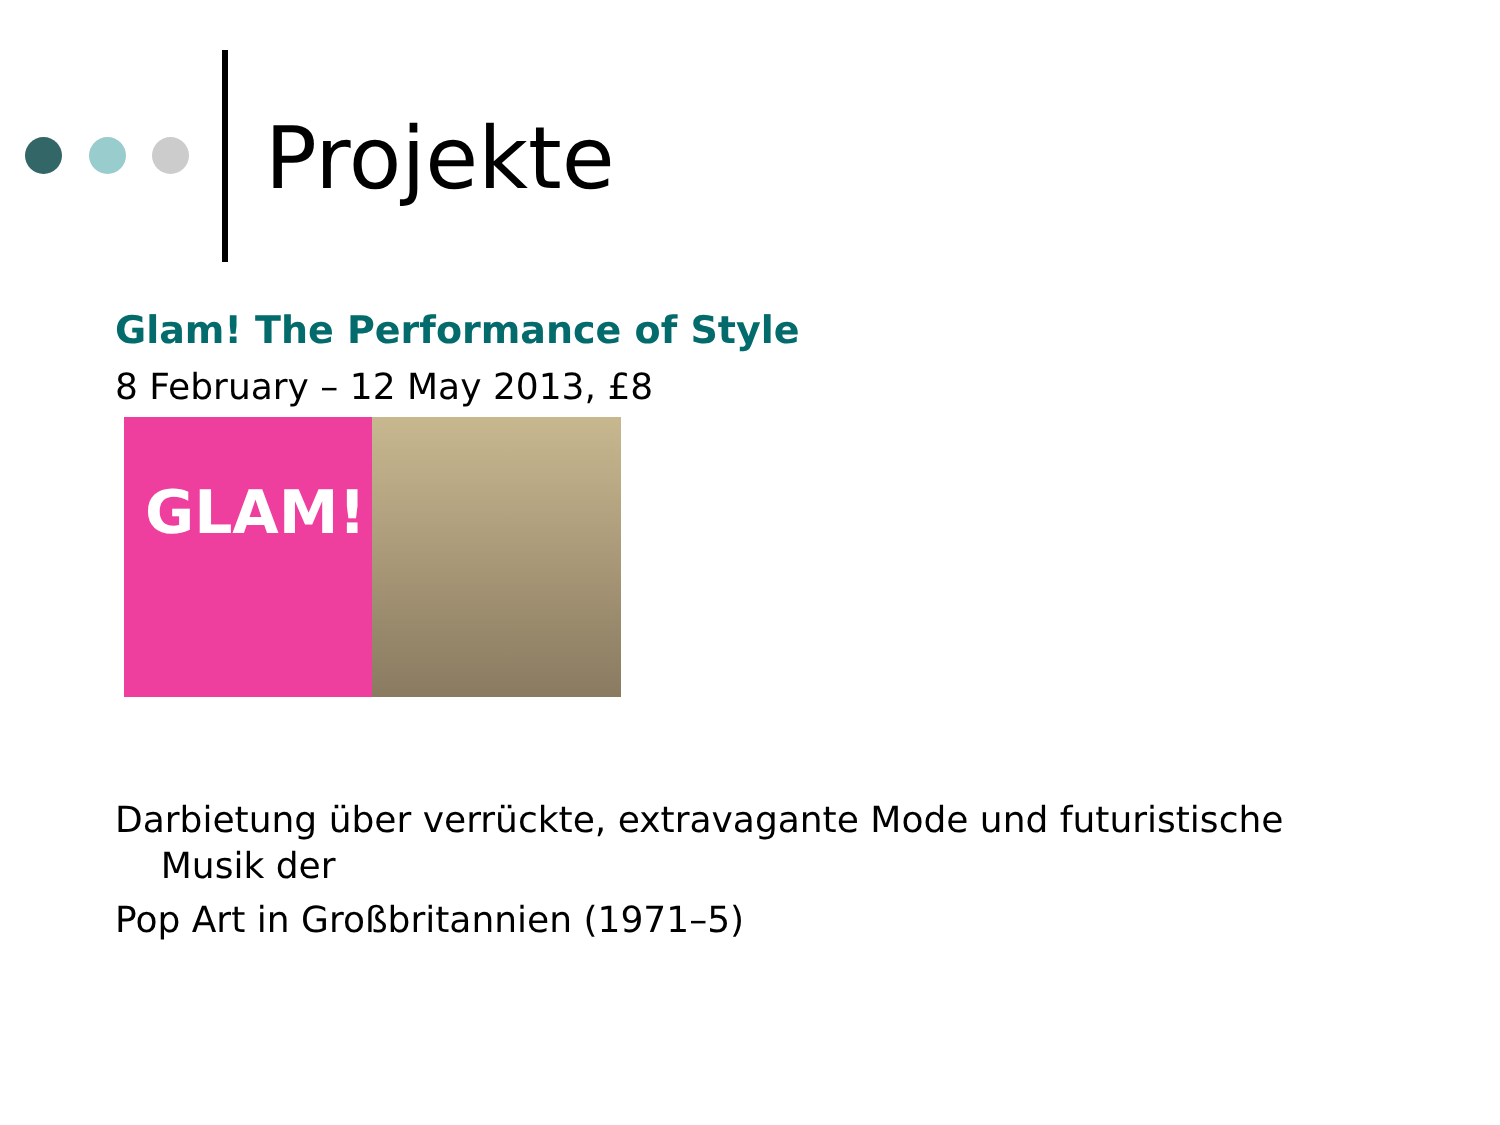Projekte
Glam! The Performance of Style
8 February – 12 May 2013, £8
GLAM!
Darbietung über verrückte, extravagante Mode und futuristische
Musik der
Pop Art in Großbritannien (1971–5)